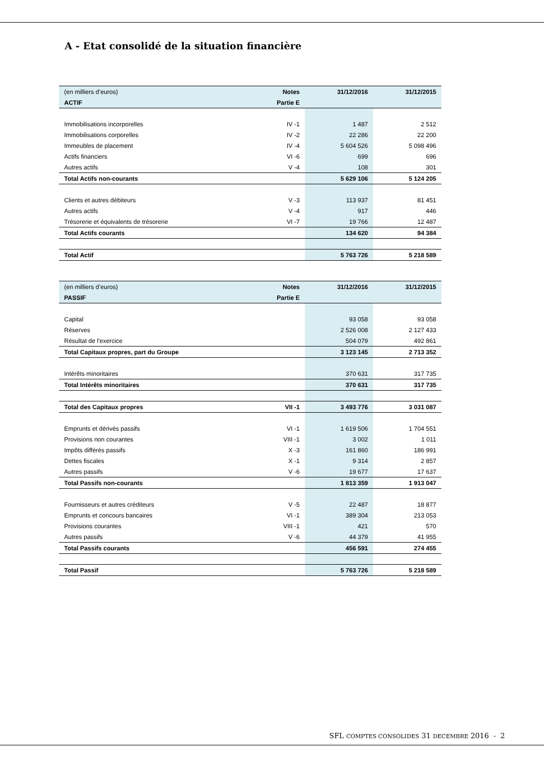A - Etat consolidé de la situation financière
| (en milliers d’euros) | Notes | 31/12/2016 | 31/12/2015 |
| ACTIF | Partie E | | |
| Immobilisations incorporelles | IV -1 | 1 487 | 2 512 |
| Immobilisations corporelles | IV -2 | 22 286 | 22 200 |
| Immeubles de placement | IV -4 | 5 604 526 | 5 098 496 |
| Actifs financiers | VI -6 | 699 | 696 |
| Autres actifs | V -4 | 108 | 301 |
| Total Actifs non-courants | | 5 629 106 | 5 124 205 |
| Clients et autres débiteurs | V -3 | 113 937 | 81 451 |
| Autres actifs | V -4 | 917 | 446 |
| Trésorerie et équivalents de trésorerie | VI -7 | 19 766 | 12 487 |
| Total Actifs courants | | 134 620 | 94 384 |
| Total Actif | | 5 763 726 | 5 218 589 |
| (en milliers d’euros) | Notes | 31/12/2016 | 31/12/2015 |
| PASSIF | Partie E | | |
| Capital | | 93 058 | 93 058 |
| Réserves | | 2 526 008 | 2 127 433 |
| Résultat de l'exercice | | 504 079 | 492 861 |
| Total Capitaux propres, part du Groupe | | 3 123 145 | 2 713 352 |
| Intérêts minoritaires | | 370 631 | 317 735 |
| Total Intérêts minoritaires | | 370 631 | 317 735 |
| Total des Capitaux propres | VII -1 | 3 493 776 | 3 031 087 |
| Emprunts et dérivés passifs | VI -1 | 1 619 506 | 1 704 551 |
| Provisions non courantes | VIII -1 | 3 002 | 1 011 |
| Impôts différés passifs | X -3 | 161 860 | 186 991 |
| Dettes fiscales | X -1 | 9 314 | 2 857 |
| Autres passifs | V -6 | 19 677 | 17 637 |
| Total Passifs non-courants | | 1 813 359 | 1 913 047 |
| Fournisseurs et autres créditeurs | V -5 | 22 487 | 18 877 |
| Emprunts et concours bancaires | VI -1 | 389 304 | 213 053 |
| Provisions courantes | VIII -1 | 421 | 570 |
| Autres passifs | V -6 | 44 379 | 41 955 |
| Total Passifs courants | | 456 591 | 274 455 |
| Total Passif | | 5 763 726 | 5 218 589 |
SFL COMPTES CONSOLIDES 31 DECEMBRE 2016 - 2